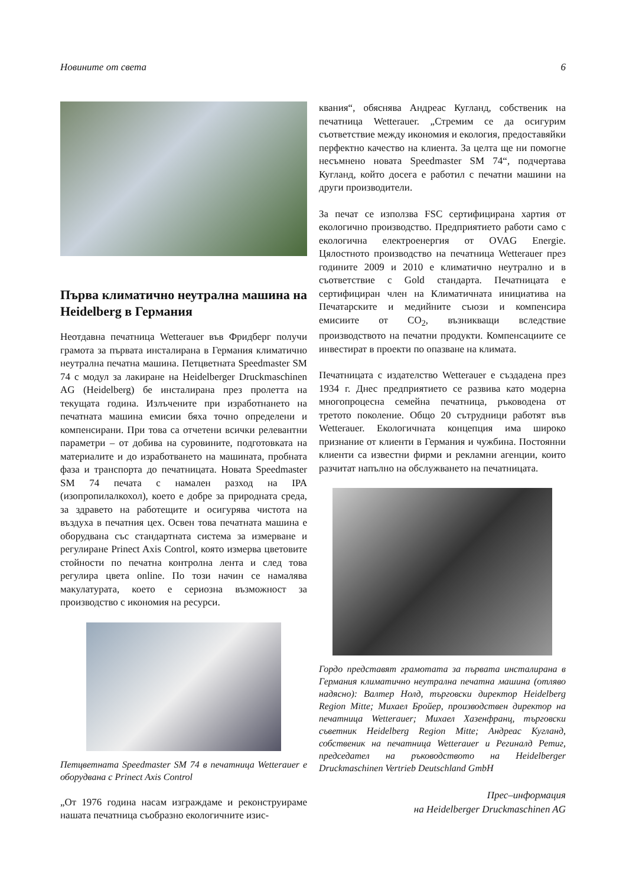Новините от света 6
Първа климатично неутрална машина на Heidelberg в Германия
Неотдавна печатница Wetterauer във Фридберг получи грамота за първата инсталирана в Германия климатично неутрална печатна машина. Петцветната Speedmaster SM 74 с модул за лакиране на Heidelberger Druckmaschinen AG (Heidelberg) бе инсталирана през пролетта на текущата година. Излъчените при изработнането на печатната машина емисии бяха точно определени и компенсирани. При това са отчетени всички релевантни параметри – от добива на суровините, подготовката на материалите и до изработването на машината, пробната фаза и транспорта до печатницата. Новата Speedmaster SM 74 печата с намален разход на IPA (изопропилалкохол), което е добре за природната среда, за здравето на работещите и осигурява чистота на въздуха в печатния цех. Освен това печатната машина е оборудвана със стандартната система за измерване и регулиране Prinect Axis Control, която измерва цветовите стойности по печатна контролна лента и след това регулира цвета online. По този начин се намалява макулатурата, което е сериозна възможност за производство с икономия на ресурси.
Петцветната Speedmaster SM 74 в печатница Wetterauer е оборудвана с Prinect Axis Control
„От 1976 година насам изграждаме и реконструираме нашата печатница съобразно екологичните изис-
квания“, обяснява Андреас Кугланд, собственик на печатница Wetterauer. „Стремим се да осигурим съответствие между икономия и екология, предоставяйки перфектно качество на клиента. За целта ще ни помогне несъмнено новата Speedmaster SM 74“, подчертава Кугланд, който досега е работил с печатни машини на други производители.
За печат се използва FSC сертифицирана хартия от екологично производство. Предприятието работи само с екологична електроенергия от OVAG Energie. Цялостното производство на печатница Wetterauer през годините 2009 и 2010 е климатично неутрално и в съответствие с Gold стандарта. Печатницата е сертифициран член на Климатичната инициатива на Печатарските и медийните съюзи и компенсира емисиите от CO<sub>2</sub>, възникващи вследствие производството на печатни продукти. Компенсациите се инвестират в проекти по опазване на климата.
Печатницата с издателство Wetterauer е създадена през 1934 г. Днес предприятието се развива като модерна многопроцесна семейна печатница, ръководена от третото поколение. Общо 20 сътрудници работят във Wetterauer. Екологичната концепция има широко признание от клиенти в Германия и чужбина. Постоянни клиенти са известни фирми и рекламни агенции, които разчитат напълно на обслужването на печатницата.
Гордо представят грамотата за първата инсталирана в Германия климатично неутрална печатна машина (отляво надясно): Валтер Нолд, търговски директор Heidelberg Region Mitte; Михаел Бройер, производствен директор на печатница Wetterauer; Михаел Хазенфранц, търговски съветник Heidelberg Region Mitte; Андреас Кугланд, собственик на печатница Wetterauer и Регинaлд Ретиг, председател на ръководството на Heidelberger Druckmaschinen Vertrieb Deutschland GmbH
Прес–информация
на Heidelberger Druckmaschinen AG